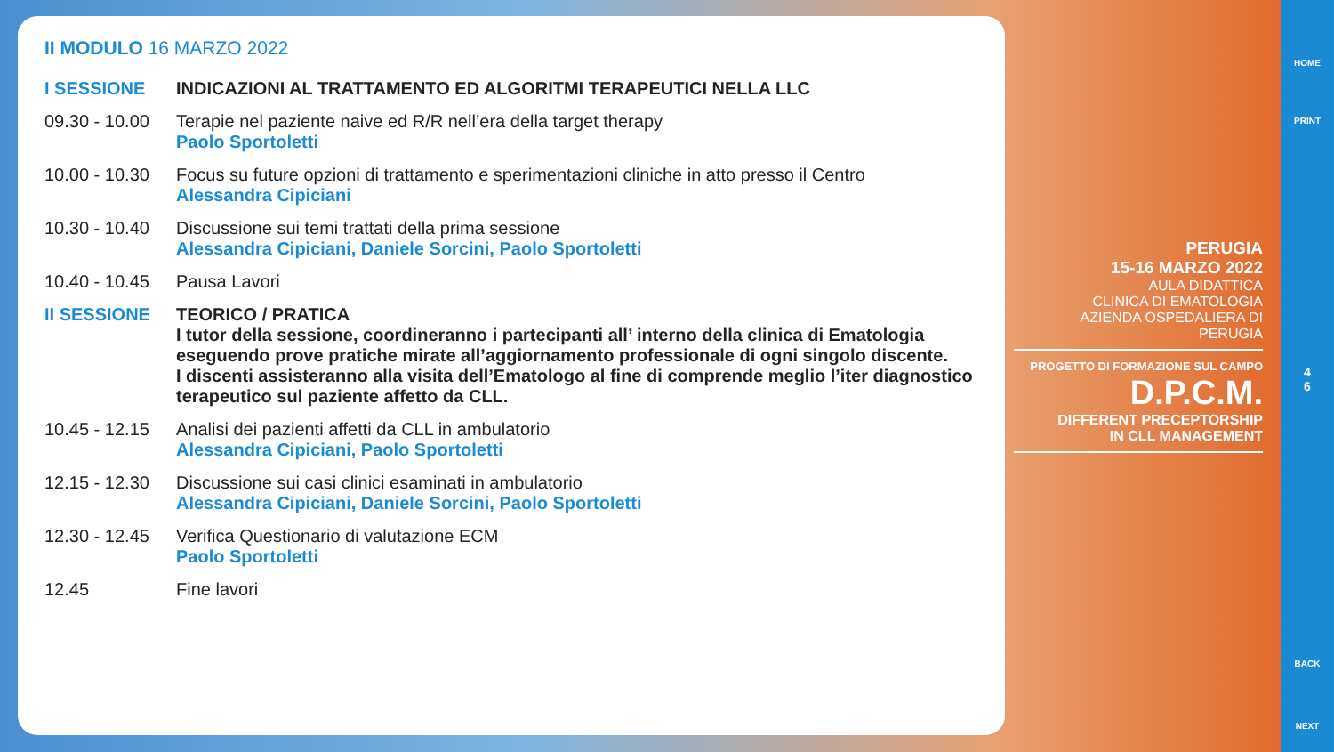II MODULO 16 MARZO 2022
I SESSIONE INDICAZIONI AL TRATTAMENTO ED ALGORITMI TERAPEUTICI NELLA LLC
09.30 - 10.00
Terapie nel paziente naive ed R/R nell’era della target therapy
Paolo Sportoletti
10.00 - 10.30
Focus su future opzioni di trattamento e sperimentazioni cliniche in atto presso il Centro
Alessandra Cipiciani
10.30 - 10.40
Discussione sui temi trattati della prima sessione
Alessandra Cipiciani, Daniele Sorcini, Paolo Sportoletti
10.40 - 10.45
Pausa Lavori
II SESSIONE TEORICO / PRATICA
I tutor della sessione, coordineranno i partecipanti all’ interno della clinica di Ematologia eseguendo prove pratiche mirate all’aggiornamento professionale di ogni singolo discente.
I discenti assisteranno alla visita dell’Ematologo al fine di comprende meglio l’iter diagnostico terapeutico sul paziente affetto da CLL.
10.45 - 12.15
Analisi dei pazienti affetti da CLL in ambulatorio
Alessandra Cipiciani, Paolo Sportoletti
12.15 - 12.30
Discussione sui casi clinici esaminati in ambulatorio
Alessandra Cipiciani, Daniele Sorcini, Paolo Sportoletti
12.30 - 12.45
Verifica Questionario di valutazione ECM
Paolo Sportoletti
12.45 Fine lavori
PERUGIA
15-16 MARZO 2022
AULA DIDATTICA
CLINICA DI EMATOLOGIA
AZIENDA OSPEDALIERA DI PERUGIA
PROGETTO DI FORMAZIONE SUL CAMPO
D.P.C.M.
DIFFERENT PRECEPTORSHIP
IN CLL MANAGEMENT
HOME
PRINT
4
6
BACK
NEXT